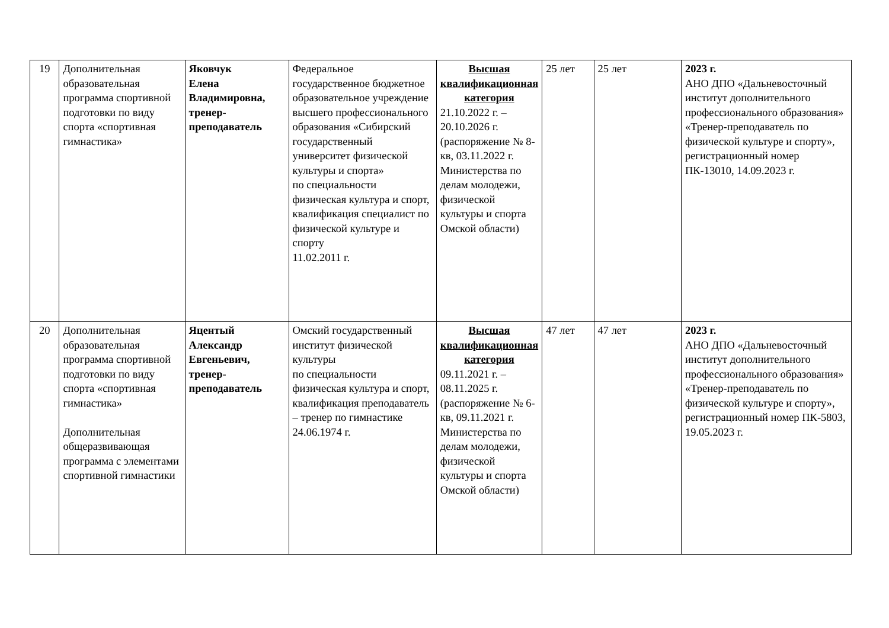| 19 | Дополнительная образовательная программа спортивной подготовки по виду спорта «спортивная гимнастика» | Яковчук Елена Владимировна, тренер-преподаватель | Федеральное государственное бюджетное образовательное учреждение высшего профессионального образования «Сибирский государственный университет физической культуры и спорта» по специальности физическая культура и спорт, квалификация специалист по физической культуре и спорту 11.02.2011 г. | Высшая квалификационная категория 21.10.2022 г. – 20.10.2026 г. (распоряжение № 8-кв, 03.11.2022 г. Министерства по делам молодежи, физической культуры и спорта Омской области) | 25 лет | 25 лет | 2023 г. АНО ДПО «Дальневосточный институт дополнительного профессионального образования» «Тренер-преподаватель по физической культуре и спорту», регистрационный номер ПК-13010, 14.09.2023 г. |
| 20 | Дополнительная образовательная программа спортивной подготовки по виду спорта «спортивная гимнастика» Дополнительная общеразвивающая программа с элементами спортивной гимнастики | Яцентый Александр Евгеньевич, тренер-преподаватель | Омский государственный институт физической культуры по специальности физическая культура и спорт, квалификация преподаватель – тренер по гимнастике 24.06.1974 г. | Высшая квалификационная категория 09.11.2021 г. – 08.11.2025 г. (распоряжение № 6-кв, 09.11.2021 г. Министерства по делам молодежи, физической культуры и спорта Омской области) | 47 лет | 47 лет | 2023 г. АНО ДПО «Дальневосточный институт дополнительного профессионального образования» «Тренер-преподаватель по физической культуре и спорту», регистрационный номер ПК-5803, 19.05.2023 г. |